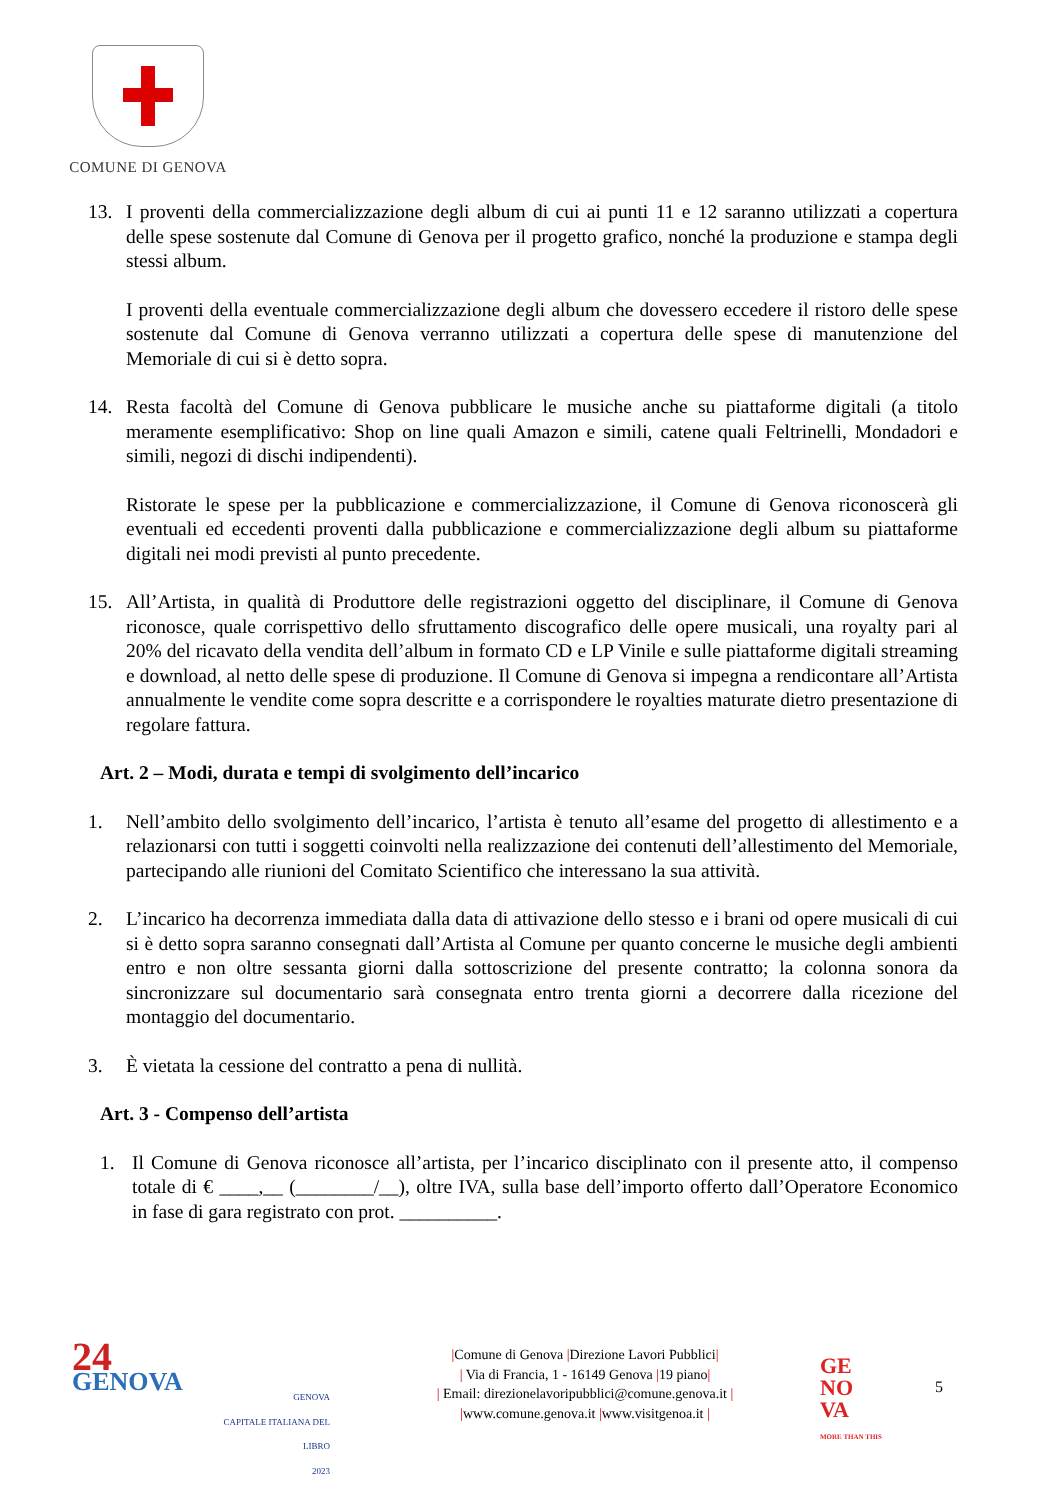COMUNE DI GENOVA
13. I proventi della commercializzazione degli album di cui ai punti 11 e 12 saranno utilizzati a copertura delle spese sostenute dal Comune di Genova per il progetto grafico, nonché la produzione e stampa degli stessi album.
I proventi della eventuale commercializzazione degli album che dovessero eccedere il ristoro delle spese sostenute dal Comune di Genova verranno utilizzati a copertura delle spese di manutenzione del Memoriale di cui si è detto sopra.
14. Resta facoltà del Comune di Genova pubblicare le musiche anche su piattaforme digitali (a titolo meramente esemplificativo: Shop on line quali Amazon e simili, catene quali Feltrinelli, Mondadori e simili, negozi di dischi indipendenti).
Ristorate le spese per la pubblicazione e commercializzazione, il Comune di Genova riconoscerà gli eventuali ed eccedenti proventi dalla pubblicazione e commercializzazione degli album su piattaforme digitali nei modi previsti al punto precedente.
15. All’Artista, in qualità di Produttore delle registrazioni oggetto del disciplinare, il Comune di Genova riconosce, quale corrispettivo dello sfruttamento discografico delle opere musicali, una royalty pari al 20% del ricavato della vendita dell’album in formato CD e LP Vinile e sulle piattaforme digitali streaming e download, al netto delle spese di produzione. Il Comune di Genova si impegna a rendicontare all’Artista annualmente le vendite come sopra descritte e a corrispondere le royalties maturate dietro presentazione di regolare fattura.
Art. 2 – Modi, durata e tempi di svolgimento dell’incarico
1. Nell’ambito dello svolgimento dell’incarico, l’artista è tenuto all’esame del progetto di allestimento e a relazionarsi con tutti i soggetti coinvolti nella realizzazione dei contenuti dell’allestimento del Memoriale, partecipando alle riunioni del Comitato Scientifico che interessano la sua attività.
2. L’incarico ha decorrenza immediata dalla data di attivazione dello stesso e i brani od opere musicali di cui si è detto sopra saranno consegnati dall’Artista al Comune per quanto concerne le musiche degli ambienti entro e non oltre sessanta giorni dalla sottoscrizione del presente contratto; la colonna sonora da sincronizzare sul documentario sarà consegnata entro trenta giorni a decorrere dalla ricezione del montaggio del documentario.
3. È vietata la cessione del contratto a pena di nullità.
Art. 3 - Compenso dell’artista
1. Il Comune di Genova riconosce all’artista, per l’incarico disciplinato con il presente atto, il compenso totale di € ____,__ (________/__), oltre IVA, sulla base dell’importo offerto dall’Operatore Economico in fase di gara registrato con prot. __________.
24
GENOVA
GENOVA
CAPITALE ITALIANA DEL LIBRO
2023
|Comune di Genova |Direzione Lavori Pubblici|
| Via di Francia, 1 - 16149 Genova |19 piano|
| Email: direzionelavoripubblici@comune.genova.it |
|www.comune.genova.it |www.visitgenoa.it |
GE
NO
VA
MORE THAN THIS
5